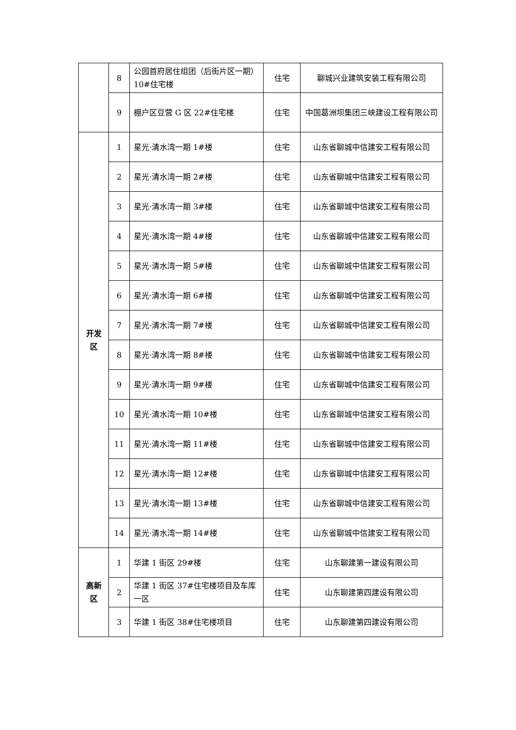| | 8 | 公园首府居住组团（后街片区一期）10#住宅楼 | 住宅 | 聊城兴业建筑安装工程有限公司 |
| | 9 | 棚户区豆营 G 区 22#住宅楼 | 住宅 | 中国葛洲坝集团三峡建设工程有限公司 |
| 开发区 | 1 | 星光·清水湾一期 1#楼 | 住宅 | 山东省聊城中信建安工程有限公司 |
| | 2 | 星光·清水湾一期 2#楼 | 住宅 | 山东省聊城中信建安工程有限公司 |
| | 3 | 星光·清水湾一期 3#楼 | 住宅 | 山东省聊城中信建安工程有限公司 |
| | 4 | 星光·清水湾一期 4#楼 | 住宅 | 山东省聊城中信建安工程有限公司 |
| | 5 | 星光·清水湾一期 5#楼 | 住宅 | 山东省聊城中信建安工程有限公司 |
| | 6 | 星光·清水湾一期 6#楼 | 住宅 | 山东省聊城中信建安工程有限公司 |
| | 7 | 星光·清水湾一期 7#楼 | 住宅 | 山东省聊城中信建安工程有限公司 |
| | 8 | 星光·清水湾一期 8#楼 | 住宅 | 山东省聊城中信建安工程有限公司 |
| | 9 | 星光·清水湾一期 9#楼 | 住宅 | 山东省聊城中信建安工程有限公司 |
| | 10 | 星光·清水湾一期 10#楼 | 住宅 | 山东省聊城中信建安工程有限公司 |
| | 11 | 星光·清水湾一期 11#楼 | 住宅 | 山东省聊城中信建安工程有限公司 |
| | 12 | 星光·清水湾一期 12#楼 | 住宅 | 山东省聊城中信建安工程有限公司 |
| | 13 | 星光·清水湾一期 13#楼 | 住宅 | 山东省聊城中信建安工程有限公司 |
| | 14 | 星光·清水湾一期 14#楼 | 住宅 | 山东省聊城中信建安工程有限公司 |
| 高新区 | 1 | 华建 1 街区 29#楼 | 住宅 | 山东聊建第一建设有限公司 |
| | 2 | 华建 1 街区 37#住宅楼项目及车库一区 | 住宅 | 山东聊建第四建设有限公司 |
| | 3 | 华建 1 街区 38#住宅楼项目 | 住宅 | 山东聊建第四建设有限公司 |